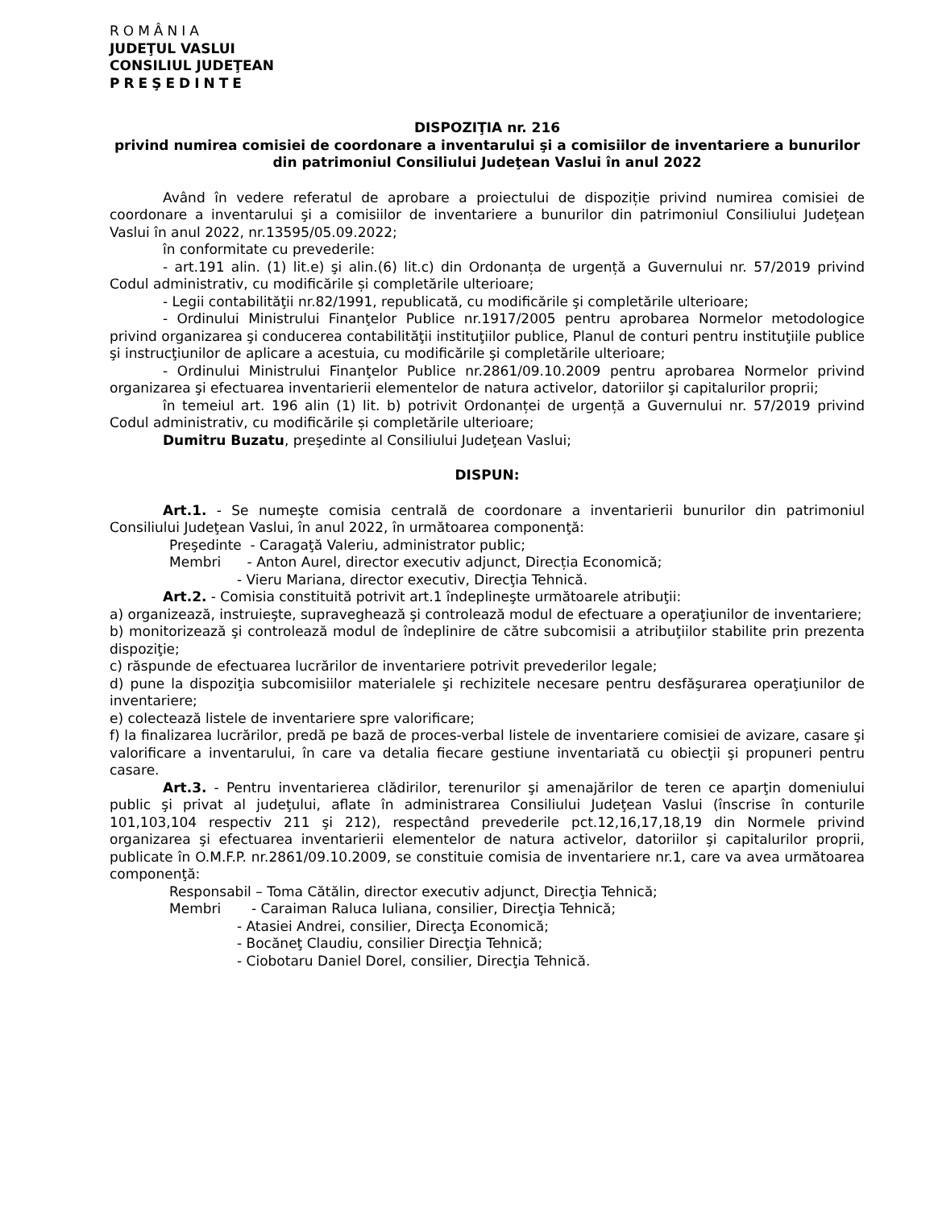ROMÂNIA
JUDEŢUL VASLUI
CONSILIUL JUDEŢEAN
PREŞEDINTE
DISPOZIŢIA nr. 216
privind numirea comisiei de coordonare a inventarului şi a comisiilor de inventariere a bunurilor din patrimoniul Consiliului Judeţean Vaslui în anul 2022
Având în vedere referatul de aprobare a proiectului de dispoziție privind numirea comisiei de coordonare a inventarului şi a comisiilor de inventariere a bunurilor din patrimoniul Consiliului Judeţean Vaslui în anul 2022, nr.13595/05.09.2022;
în conformitate cu prevederile:
- art.191 alin. (1) lit.e) şi alin.(6) lit.c) din Ordonanța de urgență a Guvernului nr. 57/2019 privind Codul administrativ, cu modificările și completările ulterioare;
- Legii contabilităţii nr.82/1991, republicată, cu modificările şi completările ulterioare;
- Ordinului Ministrului Finanţelor Publice nr.1917/2005 pentru aprobarea Normelor metodologice privind organizarea şi conducerea contabilităţii instituţiilor publice, Planul de conturi pentru instituţiile publice şi instrucţiunilor de aplicare a acestuia, cu modificările şi completările ulterioare;
- Ordinului Ministrului Finanţelor Publice nr.2861/09.10.2009 pentru aprobarea Normelor privind organizarea şi efectuarea inventarierii elementelor de natura activelor, datoriilor şi capitalurilor proprii;
în temeiul art. 196 alin (1) lit. b) potrivit Ordonanței de urgență a Guvernului nr. 57/2019 privind Codul administrativ, cu modificările și completările ulterioare;
Dumitru Buzatu, preşedinte al Consiliului Judeţean Vaslui;
DISPUN:
Art.1. - Se numeşte comisia centrală de coordonare a inventarierii bunurilor din patrimoniul Consiliului Judeţean Vaslui, în anul 2022, în următoarea componenţă:
Preşedinte - Caragaţă Valeriu, administrator public;
Membri - Anton Aurel, director executiv adjunct, Direcția Economică;
- Vieru Mariana, director executiv, Direcţia Tehnică.
Art.2. - Comisia constituită potrivit art.1 îndeplineşte următoarele atribuţii:
a) organizează, instruieşte, supraveghează şi controlează modul de efectuare a operaţiunilor de inventariere;
b) monitorizează şi controlează modul de îndeplinire de către subcomisii a atribuţiilor stabilite prin prezenta dispoziţie;
c) răspunde de efectuarea lucrărilor de inventariere potrivit prevederilor legale;
d) pune la dispoziţia subcomisiilor materialele şi rechizitele necesare pentru desfăşurarea operaţiunilor de inventariere;
e) colectează listele de inventariere spre valorificare;
f) la finalizarea lucrărilor, predă pe bază de proces-verbal listele de inventariere comisiei de avizare, casare şi valorificare a inventarului, în care va detalia fiecare gestiune inventariată cu obiecţii şi propuneri pentru casare.
Art.3. - Pentru inventarierea clădirilor, terenurilor şi amenajărilor de teren ce aparţin domeniului public şi privat al judeţului, aflate în administrarea Consiliului Judeţean Vaslui (înscrise în conturile 101,103,104 respectiv 211 şi 212), respectând prevederile pct.12,16,17,18,19 din Normele privind organizarea şi efectuarea inventarierii elementelor de natura activelor, datoriilor şi capitalurilor proprii, publicate în O.M.F.P. nr.2861/09.10.2009, se constituie comisia de inventariere nr.1, care va avea următoarea componenţă:
Responsabil – Toma Cătălin, director executiv adjunct, Direcţia Tehnică;
Membri - Caraiman Raluca Iuliana, consilier, Direcţia Tehnică;
- Atasiei Andrei, consilier, Direcţa Economică;
- Bocăneţ Claudiu, consilier Direcţia Tehnică;
- Ciobotaru Daniel Dorel, consilier, Direcţia Tehnică.